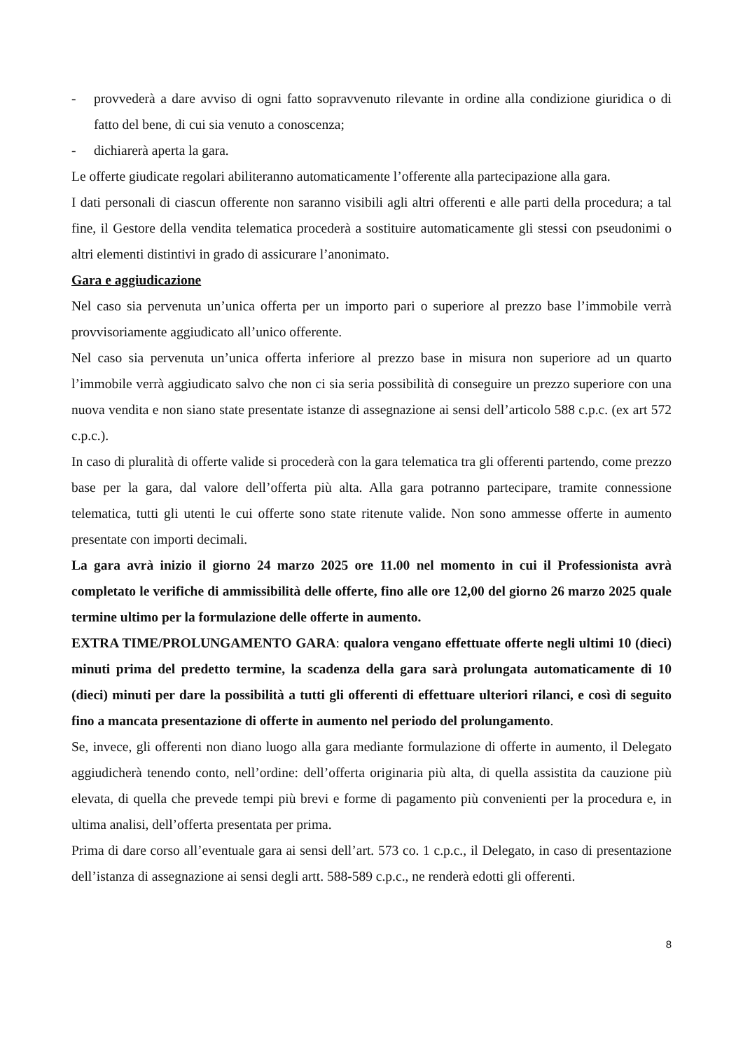- provvederà a dare avviso di ogni fatto sopravvenuto rilevante in ordine alla condizione giuridica o di fatto del bene, di cui sia venuto a conoscenza;
- dichiarerà aperta la gara.
Le offerte giudicate regolari abiliteranno automaticamente l’offerente alla partecipazione alla gara.
I dati personali di ciascun offerente non saranno visibili agli altri offerenti e alle parti della procedura; a tal fine, il Gestore della vendita telematica procederà a sostituire automaticamente gli stessi con pseudonimi o altri elementi distintivi in grado di assicurare l’anonimato.
Gara e aggiudicazione
Nel caso sia pervenuta un’unica offerta per un importo pari o superiore al prezzo base l’immobile verrà provvisoriamente aggiudicato all’unico offerente.
Nel caso sia pervenuta un’unica offerta inferiore al prezzo base in misura non superiore ad un quarto l’immobile verrà aggiudicato salvo che non ci sia seria possibilità di conseguire un prezzo superiore con una nuova vendita e non siano state presentate istanze di assegnazione ai sensi dell’articolo 588 c.p.c. (ex art 572 c.p.c.).
In caso di pluralità di offerte valide si procederà con la gara telematica tra gli offerenti partendo, come prezzo base per la gara, dal valore dell’offerta più alta. Alla gara potranno partecipare, tramite connessione telematica, tutti gli utenti le cui offerte sono state ritenute valide. Non sono ammesse offerte in aumento presentate con importi decimali.
La gara avrà inizio il giorno 24 marzo 2025 ore 11.00 nel momento in cui il Professionista avrà completato le verifiche di ammissibilità delle offerte, fino alle ore 12,00 del giorno 26 marzo 2025 quale termine ultimo per la formulazione delle offerte in aumento.
EXTRA TIME/PROLUNGAMENTO GARA: qualora vengano effettuate offerte negli ultimi 10 (dieci) minuti prima del predetto termine, la scadenza della gara sarà prolungata automaticamente di 10 (dieci) minuti per dare la possibilità a tutti gli offerenti di effettuare ulteriori rilanci, e così di seguito fino a mancata presentazione di offerte in aumento nel periodo del prolungamento.
Se, invece, gli offerenti non diano luogo alla gara mediante formulazione di offerte in aumento, il Delegato aggiudicherà tenendo conto, nell’ordine: dell’offerta originaria più alta, di quella assistita da cauzione più elevata, di quella che prevede tempi più brevi e forme di pagamento più convenienti per la procedura e, in ultima analisi, dell’offerta presentata per prima.
Prima di dare corso all’eventuale gara ai sensi dell’art. 573 co. 1 c.p.c., il Delegato, in caso di presentazione dell’istanza di assegnazione ai sensi degli artt. 588-589 c.p.c., ne renderà edotti gli offerenti.
8